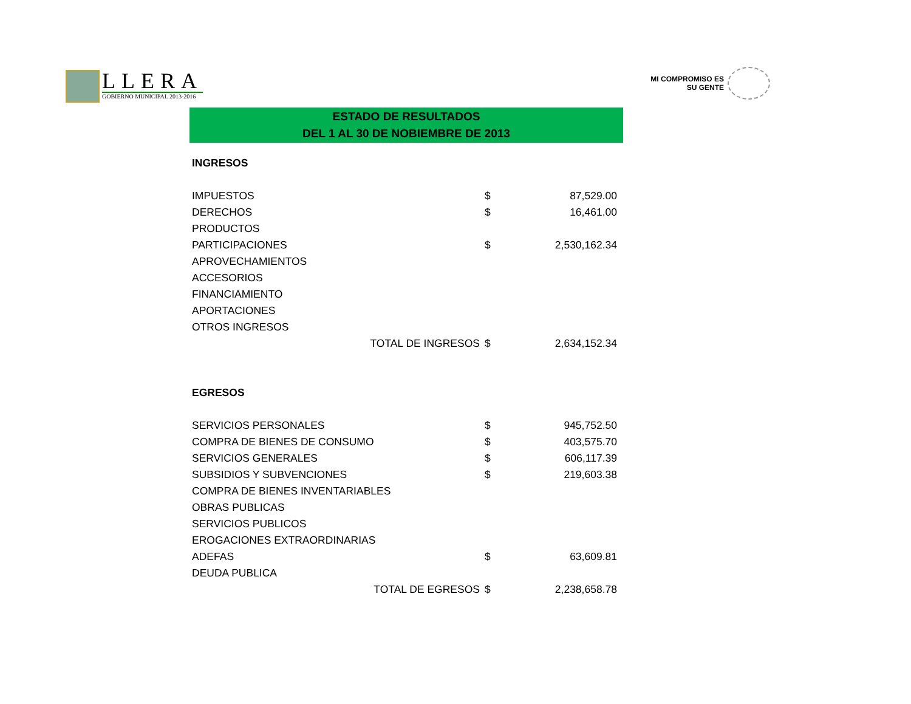LLERA
GOBIERNO MUNICIPAL 2013-2016
MI COMPROMISO ES
SU GENTE
ESTADO DE RESULTADOS
DEL 1 AL 30 DE NOBIEMBRE DE 2013
| INGRESOS | | |
| IMPUESTOS | $ | 87,529.00 |
| DERECHOS | $ | 16,461.00 |
| PRODUCTOS | | |
| PARTICIPACIONES | $ | 2,530,162.34 |
| APROVECHAMIENTOS | | |
| ACCESORIOS | | |
| FINANCIAMIENTO | | |
| APORTACIONES | | |
| OTROS INGRESOS | | |
| TOTAL DE INGRESOS | $ | 2,634,152.34 |
| EGRESOS | | |
| SERVICIOS PERSONALES | $ | 945,752.50 |
| COMPRA DE BIENES DE CONSUMO | $ | 403,575.70 |
| SERVICIOS GENERALES | $ | 606,117.39 |
| SUBSIDIOS Y SUBVENCIONES | $ | 219,603.38 |
| COMPRA DE BIENES INVENTARIABLES | | |
| OBRAS PUBLICAS | | |
| SERVICIOS PUBLICOS | | |
| EROGACIONES EXTRAORDINARIAS | | |
| ADEFAS | $ | 63,609.81 |
| DEUDA PUBLICA | | |
| TOTAL DE EGRESOS | $ | 2,238,658.78 |